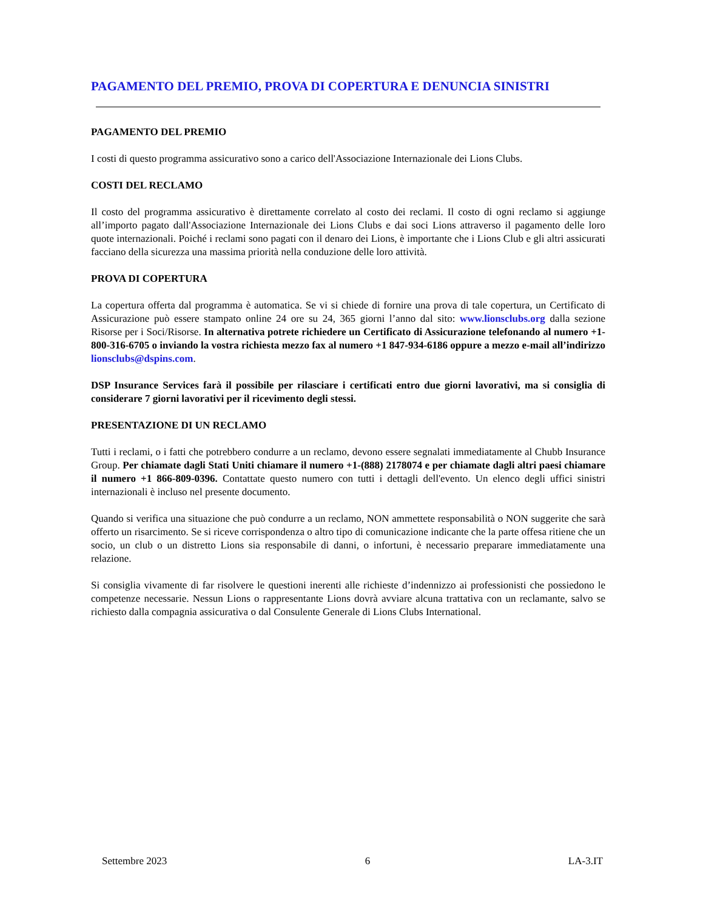PAGAMENTO DEL PREMIO, PROVA DI COPERTURA E DENUNCIA SINISTRI
PAGAMENTO DEL PREMIO
I costi di questo programma assicurativo sono a carico dell'Associazione Internazionale dei Lions Clubs.
COSTI DEL RECLAMO
Il costo del programma assicurativo è direttamente correlato al costo dei reclami. Il costo di ogni reclamo si aggiunge all’importo pagato dall'Associazione Internazionale dei Lions Clubs e dai soci Lions attraverso il pagamento delle loro quote internazionali. Poiché i reclami sono pagati con il denaro dei Lions, è importante che i Lions Club e gli altri assicurati facciano della sicurezza una massima priorità nella conduzione delle loro attività.
PROVA DI COPERTURA
La copertura offerta dal programma è automatica. Se vi si chiede di fornire una prova di tale copertura, un Certificato di Assicurazione può essere stampato online 24 ore su 24, 365 giorni l’anno dal sito: www.lionsclubs.org dalla sezione Risorse per i Soci/Risorse. In alternativa potrete richiedere un Certificato di Assicurazione telefonando al numero +1-800-316-6705 o inviando la vostra richiesta mezzo fax al numero +1 847-934-6186 oppure a mezzo e-mail all’indirizzo lionsclubs@dspins.com.
DSP Insurance Services farà il possibile per rilasciare i certificati entro due giorni lavorativi, ma si consiglia di considerare 7 giorni lavorativi per il ricevimento degli stessi.
PRESENTAZIONE DI UN RECLAMO
Tutti i reclami, o i fatti che potrebbero condurre a un reclamo, devono essere segnalati immediatamente al Chubb Insurance Group. Per chiamate dagli Stati Uniti chiamare il numero +1-(888) 2178074 e per chiamate dagli altri paesi chiamare il numero +1 866-809-0396. Contattate questo numero con tutti i dettagli dell'evento. Un elenco degli uffici sinistri internazionali è incluso nel presente documento.
Quando si verifica una situazione che può condurre a un reclamo, NON ammettete responsabilità o NON suggerite che sarà offerto un risarcimento. Se si riceve corrispondenza o altro tipo di comunicazione indicante che la parte offesa ritiene che un socio, un club o un distretto Lions sia responsabile di danni, o infortuni, è necessario preparare immediatamente una relazione.
Si consiglia vivamente di far risolvere le questioni inerenti alle richieste d’indennizzo ai professionisti che possiedono le competenze necessarie. Nessun Lions o rappresentante Lions dovrà avviare alcuna trattativa con un reclamante, salvo se richiesto dalla compagnia assicurativa o dal Consulente Generale di Lions Clubs International.
Settembre 2023 6 LA-3.IT